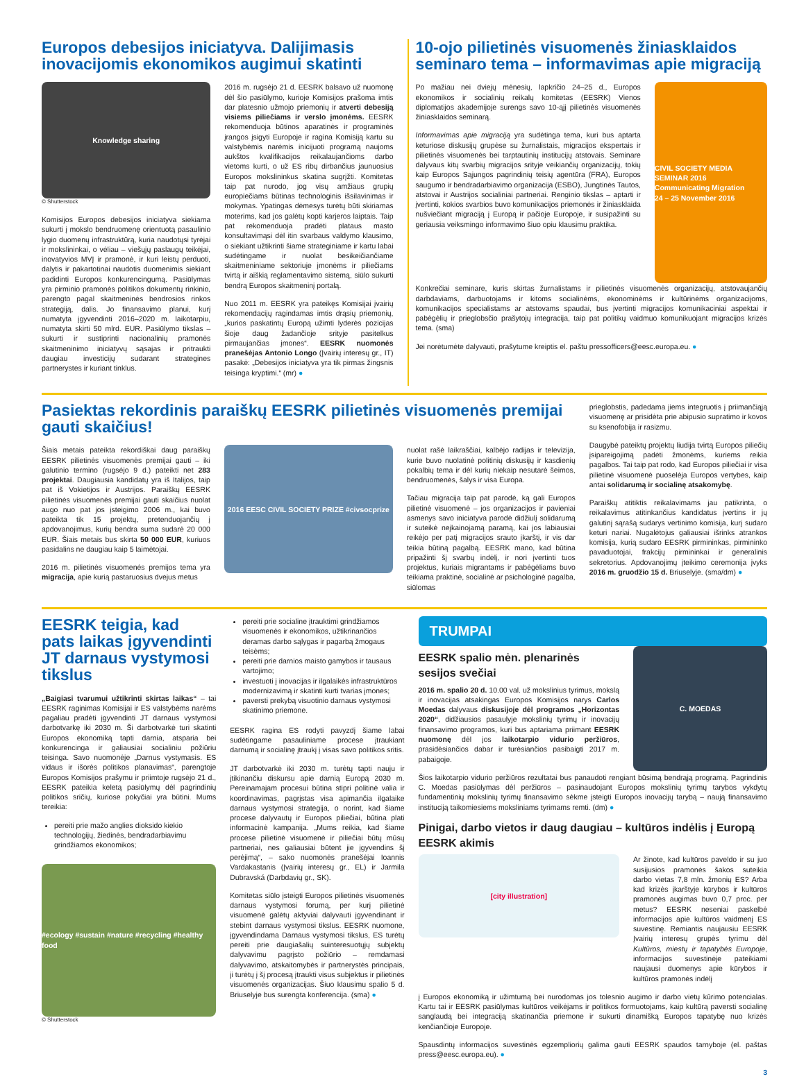Europos debesijos iniciatyva. Dalijimasis inovacijomis ekonomikos augimui skatinti
Knowledge sharing
© Shutterstock
Komisijos Europos debesijos iniciatyva siekiama sukurti į mokslo bendruomenę orientuotą pasaulinio lygio duomenų infrastruktūrą, kuria naudotųsi tyrėjai ir mokslininkai, o vėliau – viešųjų paslaugų teikėjai, inovatyvios MVĮ ir pramonė, ir kuri leistų perduoti, dalytis ir pakartotinai naudotis duomenimis siekiant padidinti Europos konkurencingumą. Pasiūlymas yra pirminio pramonės politikos dokumentų rinkinio, parengto pagal skaitmeninės bendrosios rinkos strategiją, dalis. Jo finansavimo planui, kurį numatyta įgyvendinti 2016–2020 m. laikotarpiu, numatyta skirti 50 mlrd. EUR. Pasiūlymo tikslas – sukurti ir sustiprinti nacionalinių pramonės skaitmeninimo iniciatyvų sąsajas ir pritraukti daugiau investicijų sudarant strategines partnerystes ir kuriant tinklus.
2016 m. rugsėjo 21 d. EESRK balsavo už nuomonę dėl šio pasiūlymo, kurioje Komisijos prašoma imtis dar platesnio užmojo priemonių ir atverti debesiją visiems piliečiams ir verslo įmonėms. EESRK rekomenduoja būtinos aparatinės ir programinės įrangos įsigyti Europoje ir ragina Komisiją kartu su valstybėmis narėmis inicijuoti programą naujoms aukštos kvalifikacijos reikalaujančioms darbo vietoms kurti, o už ES ribų dirbančius jaunuosius Europos mokslininkus skatina sugrįžti. Komitetas taip pat nurodo, jog visų amžiaus grupių europiečiams būtinas technologinis išsilavinimas ir mokymas. Ypatingas dėmesys turėtų būti skiriamas moterims, kad jos galėtų kopti karjeros laiptais. Taip pat rekomenduoja pradėti plataus masto konsultavimąsi dėl itin svarbaus valdymo klausimo, o siekiant užtikrinti šiame strateginiame ir kartu labai sudėtingame ir nuolat besikeičiančiame skaitmeniniame sektoriuje įmonėms ir piliečiams tvirtą ir aiškią reglamentavimo sistemą, siūlo sukurti bendrą Europos skaitmeninį portalą.
Nuo 2011 m. EESRK yra pateikęs Komisijai įvairių rekomendacijų ragindamas imtis drąsių priemonių, „kurios paskatintų Europą užimti lyderės pozicijas šioje daug žadančioje srityje pasitelkus pirmaujančias įmones“. EESRK nuomonės pranešėjas Antonio Longo (Įvairių interesų gr., IT) pasakė: „Debesijos iniciatyva yra tik pirmas žingsnis teisinga kryptimi.“ (mr) ●
10-ojo pilietinės visuomenės žiniasklaidos seminaro tema – informavimas apie migraciją
Po mažiau nei dviejų mėnesių, lapkričio 24–25 d., Europos ekonomikos ir socialinių reikalų komitetas (EESRK) Vienos diplomatijos akademijoje surengs savo 10-ąjį pilietinės visuomenės žiniasklaidos seminarą.
Informavimas apie migraciją yra sudėtinga tema, kuri bus aptarta keturiose diskusijų grupėse su žurnalistais, migracijos ekspertais ir pilietinės visuomenės bei tarptautinių institucijų atstovais. Seminare dalyvaus kitų svarbių migracijos srityje veikiančių organizacijų, tokių kaip Europos Sąjungos pagrindinių teisių agentūra (FRA), Europos saugumo ir bendradarbiavimo organizacija (ESBO), Jungtinės Tautos, atstovai ir Austrijos socialiniai partneriai. Renginio tikslas – aptarti ir įvertinti, kokios svarbios buvo komunikacijos priemonės ir žiniasklaida nušviečiant migraciją į Europą ir pačioje Europoje, ir susipažinti su geriausia veiksmingo informavimo šiuo opiu klausimu praktika.
CIVIL SOCIETY MEDIA SEMINAR 2016
Communicating Migration
24 – 25 November 2016
Konkrečiai seminare, kuris skirtas žurnalistams ir pilietinės visuomenės organizacijų, atstovaujančių darbdaviams, darbuotojams ir kitoms socialinėms, ekonominėms ir kultūrinėms organizacijoms, komunikacijos specialistams ar atstovams spaudai, bus įvertinti migracijos komunikaciniai aspektai ir pabėgėlių ir prieglobsčio prašytojų integracija, taip pat politikų vaidmuo komunikuojant migracijos krizės tema. (sma)
Jei norėtumėte dalyvauti, prašytume kreiptis el. paštu pressofficers@eesc.europa.eu. ●
Pasiektas rekordinis paraiškų EESRK pilietinės visuomenės premijai gauti skaičius!
Šiais metais pateikta rekordiškai daug paraiškų EESRK pilietinės visuomenės premijai gauti – iki galutinio termino (rugsėjo 9 d.) pateikti net 283 projektai. Daugiausia kandidatų yra iš Italijos, taip pat iš Vokietijos ir Austrijos. Paraiškų EESRK pilietinės visuomenės premijai gauti skaičius nuolat augo nuo pat jos įsteigimo 2006 m., kai buvo pateikta tik 15 projektų, pretenduojančių į apdovanojimus, kurių bendra suma sudarė 20 000 EUR. Šiais metais bus skirta 50 000 EUR, kuriuos pasidalins ne daugiau kaip 5 laimėtojai.
2016 m. pilietinės visuomenės premijos tema yra migracija, apie kurią pastaruosius dvejus metus
2016 EESC CIVIL SOCIETY PRIZE #civsocprize
nuolat rašė laikraščiai, kalbėjo radijas ir televizija, kurie buvo nuolatinė politinių diskusijų ir kasdienių pokalbių tema ir dėl kurių niekaip nesutarė šeimos, bendruomenės, šalys ir visa Europa.
Tačiau migracija taip pat parodė, ką gali Europos pilietinė visuomenė – jos organizacijos ir pavieniai asmenys savo iniciatyva parodė didžiulį solidarumą ir suteikė neįkainojamą paramą, kai jos labiausiai reikėjo per patį migracijos srauto įkarštį, ir vis dar teikia būtiną pagalbą. EESRK mano, kad būtina pripažinti šį svarbų indėlį, ir nori įvertinti tuos projektus, kuriais migrantams ir pabėgėliams buvo teikiama praktinė, socialinė ar psichologinė pagalba, siūlomas
prieglobstis, padedama jiems integruotis į priimančiąją visuomenę ar prisidėta prie abipusio supratimo ir kovos su ksenofobija ir rasizmu.
Daugybė pateiktų projektų liudija tvirtą Europos piliečių įsipareigojimą padėti žmonėms, kuriems reikia pagalbos. Tai taip pat rodo, kad Europos piliečiai ir visa pilietinė visuomenė puoselėja Europos vertybes, kaip antai solidarumą ir socialinę atsakomybę.
Paraiškų atitiktis reikalavimams jau patikrinta, o reikalavimus atitinkančius kandidatus įvertins ir jų galutinį sąrašą sudarys vertinimo komisija, kurį sudaro keturi nariai. Nugalėtojus galiausiai išrinks atrankos komisija, kurią sudaro EESRK pirmininkas, pirmininko pavaduotojai, frakcijų pirmininkai ir generalinis sekretorius. Apdovanojimų įteikimo ceremonija įvyks 2016 m. gruodžio 15 d. Briuselyje. (sma/dm) ●
EESRK teigia, kad pats laikas įgyvendinti JT darnaus vystymosi tikslus
„Baigiasi tvarumui užtikrinti skirtas laikas“ – tai EESRK raginimas Komisijai ir ES valstybėms narėms pagaliau pradėti įgyvendinti JT darnaus vystymosi darbotvarkę iki 2030 m. Ši darbotvarkė turi skatinti Europos ekonomiką tapti darnia, atsparia bei konkurencinga ir galiausiai socialiniu požiūriu teisinga. Savo nuomonėje „Darnus vystymasis. ES vidaus ir išorės politikos planavimas“, parengtoje Europos Komisijos prašymu ir priimtoje rugsėjo 21 d., EESRK pateikia keletą pasiūlymų dėl pagrindinių politikos sričių, kuriose pokyčiai yra būtini. Mums tereikia:
pereiti prie mažo anglies dioksido kiekio technologijų, žiedinės, bendradarbiavimu grindžiamos ekonomikos;
#ecology #sustain #nature #recycling #healthy food
© Shutterstock
pereiti prie socialine įtrauktimi grindžiamos visuomenės ir ekonomikos, užtikrinančios deramas darbo sąlygas ir pagarbą žmogaus teisėms;
pereiti prie darnios maisto gamybos ir tausaus vartojimo;
investuoti į inovacijas ir ilgalaikės infrastruktūros modernizavimą ir skatinti kurti tvarias įmones;
paversti prekybą visuotinio darnaus vystymosi skatinimo priemone.
EESRK ragina ES rodyti pavyzdį šiame labai sudėtingame pasauliniame procese įtraukiant darnumą ir socialinę įtraukį į visas savo politikos sritis.
JT darbotvarkė iki 2030 m. turėtų tapti nauju ir įtikinančiu diskursu apie darnią Europą 2030 m. Pereinamajam procesui būtina stipri politinė valia ir koordinavimas, pagrįstas visa apimančia ilgalaike darnaus vystymosi strategija, o norint, kad šiame procese dalyvautų ir Europos piliečiai, būtina plati informacinė kampanija. „Mums reikia, kad šiame procese pilietinė visuomenė ir piliečiai būtų mūsų partneriai, nes galiausiai būtent jie įgyvendins šį perėjimą“, – sako nuomonės pranešėjai Ioannis Vardakastanis (Įvairių interesų gr., EL) ir Jarmila Dubravská (Darbdavių gr., SK).
Komitetas siūlo įsteigti Europos pilietinės visuomenės darnaus vystymosi forumą, per kurį pilietinė visuomenė galėtų aktyviai dalyvauti įgyvendinant ir stebint darnaus vystymosi tikslus. EESRK nuomone, įgyvendindama Darnaus vystymosi tikslus, ES turėtų pereiti prie daugiašalių suinteresuotųjų subjektų dalyvavimu pagrįsto požiūrio – remdamasi dalyvavimo, atskaitomybės ir partnerystės principais, ji turėtų į šį procesą įtraukti visus subjektus ir pilietinės visuomenės organizacijas. Šiuo klausimu spalio 5 d. Briuselyje bus surengta konferencija. (sma) ●
TRUMPAI
EESRK spalio mėn. plenarinės sesijos svečiai
2016 m. spalio 20 d. 10.00 val. už mokslinius tyrimus, mokslą ir inovacijas atsakingas Europos Komisijos narys Carlos Moedas dalyvaus diskusijoje dėl programos „Horizontas 2020“, didžiausios pasaulyje mokslinių tyrimų ir inovacijų finansavimo programos, kuri bus aptariama priimant EESRK nuomonę dėl jos laikotarpio vidurio peržiūros, prasidėsiančios dabar ir turėsiančios pasibaigti 2017 m. pabaigoje.
C. MOEDAS
Šios laikotarpio vidurio peržiūros rezultatai bus panaudoti rengiant būsimą bendrąją programą. Pagrindinis C. Moedas pasiūlymas dėl peržiūros – pasinaudojant Europos mokslinių tyrimų tarybos vykdytų fundamentinių mokslinių tyrimų finansavimo sėkme įsteigti Europos inovacijų tarybą – naują finansavimo instituciją taikomiesiems moksliniams tyrimams remti. (dm) ●
Pinigai, darbo vietos ir daug daugiau – kultūros indėlis į Europą EESRK akimis
[city illustration]
Ar žinote, kad kultūros paveldo ir su juo susijusios pramonės šakos suteikia darbo vietas 7,8 mln. žmonių ES? Arba kad krizės įkarštyje kūrybos ir kultūros pramonės augimas buvo 0,7 proc. per metus? EESRK neseniai paskelbė informacijos apie kultūros vaidmenį ES suvestinę. Remiantis naujausiu EESRK Įvairių interesų grupės tyrimu dėl Kultūros, miestų ir tapatybės Europoje, informacijos suvestinėje pateikiami naujausi duomenys apie kūrybos ir kultūros pramonės indėlį
į Europos ekonomiką ir užimtumą bei nurodomas jos tolesnio augimo ir darbo vietų kūrimo potencialas. Kartu tai ir EESRK pasiūlymas kultūros veikėjams ir politikos formuotojams, kaip kultūrą paversti socialinę sanglaudą bei integraciją skatinančia priemone ir sukurti dinamišką Europos tapatybę nuo krizės kenčiančioje Europoje.
Spausdintų informacijos suvestinės egzempliorių galima gauti EESRK spaudos tarnyboje (el. paštas press@eesc.europa.eu). ●
3